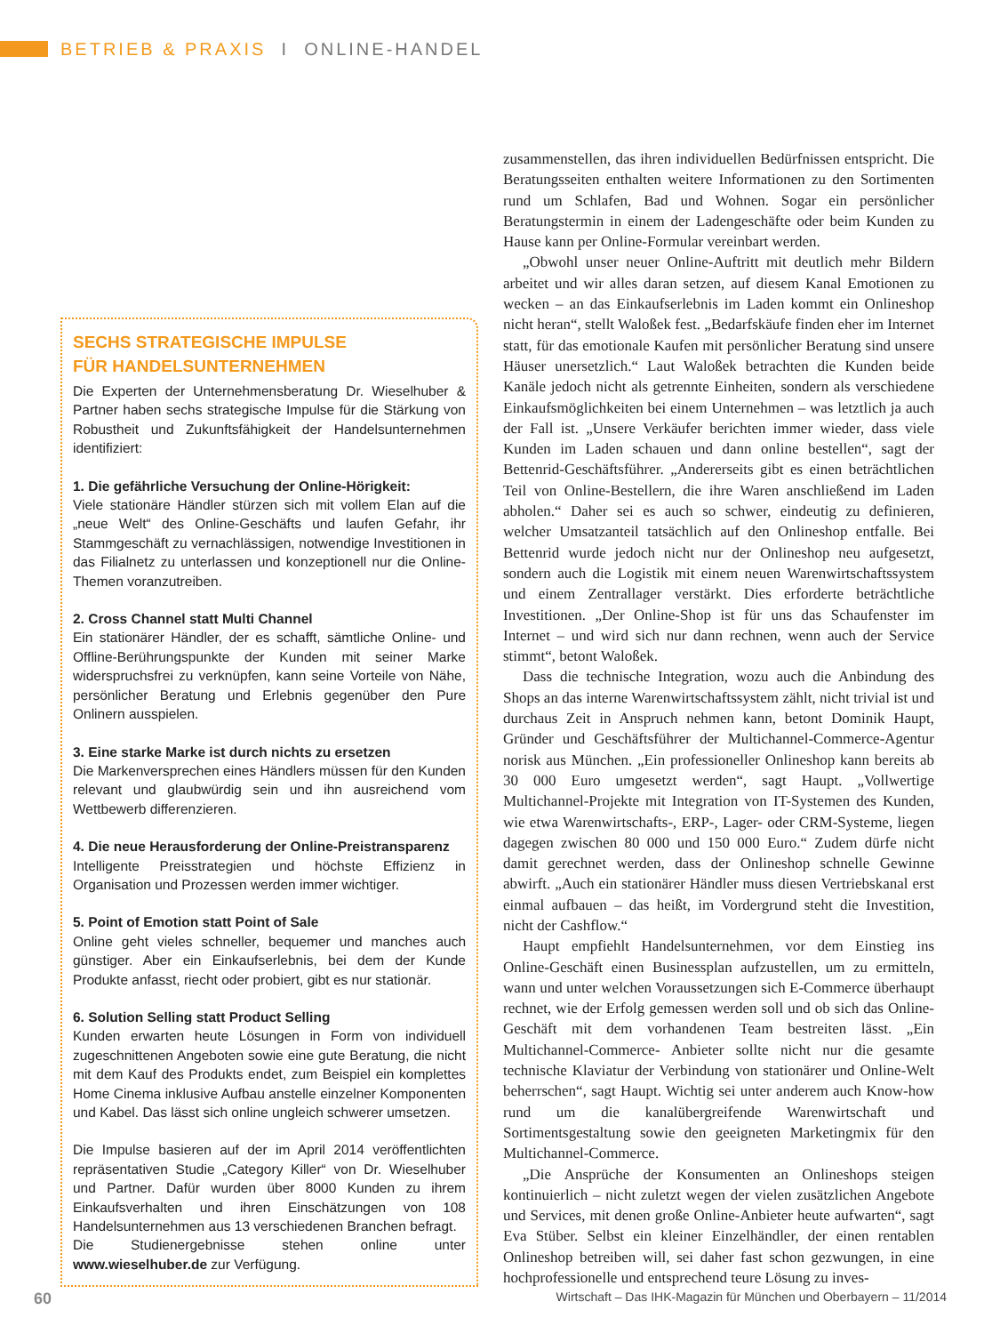BETRIEB & PRAXIS I ONLINE-HANDEL
SECHS STRATEGISCHE IMPULSE
FÜR HANDELSUNTERNEHMEN
Die Experten der Unternehmensberatung Dr. Wieselhuber & Partner haben sechs strategische Impulse für die Stärkung von Robustheit und Zukunftsfähigkeit der Handelsunternehmen identifiziert:
1. Die gefährliche Versuchung der Online-Hörigkeit:
Viele stationäre Händler stürzen sich mit vollem Elan auf die „neue Welt“ des Online-Geschäfts und laufen Gefahr, ihr Stammgeschäft zu vernachlässigen, notwendige Investitionen in das Filialnetz zu unterlassen und konzeptionell nur die Online-Themen voranzutreiben.
2. Cross Channel statt Multi Channel
Ein stationärer Händler, der es schafft, sämtliche Online- und Offline-Berührungspunkte der Kunden mit seiner Marke widerspruchsfrei zu verknüpfen, kann seine Vorteile von Nähe, persönlicher Beratung und Erlebnis gegenüber den Pure Onlinern ausspielen.
3. Eine starke Marke ist durch nichts zu ersetzen
Die Markenversprechen eines Händlers müssen für den Kunden relevant und glaubwürdig sein und ihn ausreichend vom Wettbewerb differenzieren.
4. Die neue Herausforderung der Online-Preistransparenz
Intelligente Preisstrategien und höchste Effizienz in Organisation und Prozessen werden immer wichtiger.
5. Point of Emotion statt Point of Sale
Online geht vieles schneller, bequemer und manches auch günstiger. Aber ein Einkaufserlebnis, bei dem der Kunde Produkte anfasst, riecht oder probiert, gibt es nur stationär.
6. Solution Selling statt Product Selling
Kunden erwarten heute Lösungen in Form von individuell zugeschnittenen Angeboten sowie eine gute Beratung, die nicht mit dem Kauf des Produkts endet, zum Beispiel ein komplettes Home Cinema inklusive Aufbau anstelle einzelner Komponenten und Kabel. Das lässt sich online ungleich schwerer umsetzen.
Die Impulse basieren auf der im April 2014 veröffentlichten repräsentativen Studie „Category Killer“ von Dr. Wieselhuber und Partner. Dafür wurden über 8000 Kunden zu ihrem Einkaufsverhalten und ihren Einschätzungen von 108 Handelsunternehmen aus 13 verschiedenen Branchen befragt.
Die Studienergebnisse stehen online unter www.wieselhuber.de zur Verfügung.
zusammenstellen, das ihren individuellen Bedürfnissen entspricht. Die Beratungsseiten enthalten weitere Informationen zu den Sortimenten rund um Schlafen, Bad und Wohnen. Sogar ein persönlicher Beratungstermin in einem der Ladengeschäfte oder beim Kunden zu Hause kann per Online-Formular vereinbart werden.
„Obwohl unser neuer Online-Auftritt mit deutlich mehr Bildern arbeitet und wir alles daran setzen, auf diesem Kanal Emotionen zu wecken – an das Einkaufserlebnis im Laden kommt ein Onlineshop nicht heran“, stellt Waloßek fest. „Bedarfskäufe finden eher im Internet statt, für das emotionale Kaufen mit persönlicher Beratung sind unsere Häuser unersetzlich.“ Laut Waloßek betrachten die Kunden beide Kanäle jedoch nicht als getrennte Einheiten, sondern als verschiedene Einkaufsmöglichkeiten bei einem Unternehmen – was letztlich ja auch der Fall ist. „Unsere Verkäufer berichten immer wieder, dass viele Kunden im Laden schauen und dann online bestellen“, sagt der Bettenrid-Geschäftsführer. „Andererseits gibt es einen beträchtlichen Teil von Online-Bestellern, die ihre Waren anschließend im Laden abholen.“ Daher sei es auch so schwer, eindeutig zu definieren, welcher Umsatzanteil tatsächlich auf den Onlineshop entfalle. Bei Bettenrid wurde jedoch nicht nur der Onlineshop neu aufgesetzt, sondern auch die Logistik mit einem neuen Warenwirtschaftssystem und einem Zentrallager verstärkt. Dies erforderte beträchtliche Investitionen. „Der Online-Shop ist für uns das Schaufenster im Internet – und wird sich nur dann rechnen, wenn auch der Service stimmt“, betont Waloßek.
Dass die technische Integration, wozu auch die Anbindung des Shops an das interne Warenwirtschaftssystem zählt, nicht trivial ist und durchaus Zeit in Anspruch nehmen kann, betont Dominik Haupt, Gründer und Geschäftsführer der Multichannel-Commerce-Agentur norisk aus München. „Ein professioneller Onlineshop kann bereits ab 30 000 Euro umgesetzt werden“, sagt Haupt. „Vollwertige Multichannel-Projekte mit Integration von IT-Systemen des Kunden, wie etwa Warenwirtschafts-, ERP-, Lager- oder CRM-Systeme, liegen dagegen zwischen 80 000 und 150 000 Euro.“ Zudem dürfe nicht damit gerechnet werden, dass der Onlineshop schnelle Gewinne abwirft. „Auch ein stationärer Händler muss diesen Vertriebskanal erst einmal aufbauen – das heißt, im Vordergrund steht die Investition, nicht der Cashflow.“
Haupt empfiehlt Handelsunternehmen, vor dem Einstieg ins Online-Geschäft einen Businessplan aufzustellen, um zu ermitteln, wann und unter welchen Voraussetzungen sich E-Commerce überhaupt rechnet, wie der Erfolg gemessen werden soll und ob sich das Online-Geschäft mit dem vorhandenen Team bestreiten lässt. „Ein Multichannel-Commerce- Anbieter sollte nicht nur die gesamte technische Klaviatur der Verbindung von stationärer und Online-Welt beherrschen“, sagt Haupt. Wichtig sei unter anderem auch Know-how rund um die kanalübergreifende Warenwirtschaft und Sortimentsgestaltung sowie den geeigneten Marketingmix für den Multichannel-Commerce.
„Die Ansprüche der Konsumenten an Onlineshops steigen kontinuierlich – nicht zuletzt wegen der vielen zusätzlichen Angebote und Services, mit denen große Online-Anbieter heute aufwarten“, sagt Eva Stüber. Selbst ein kleiner Einzelhändler, der einen rentablen Onlineshop betreiben will, sei daher fast schon gezwungen, in eine hochprofessionelle und entsprechend teure Lösung zu inves-
60 Wirtschaft – Das IHK-Magazin für München und Oberbayern – 11/2014